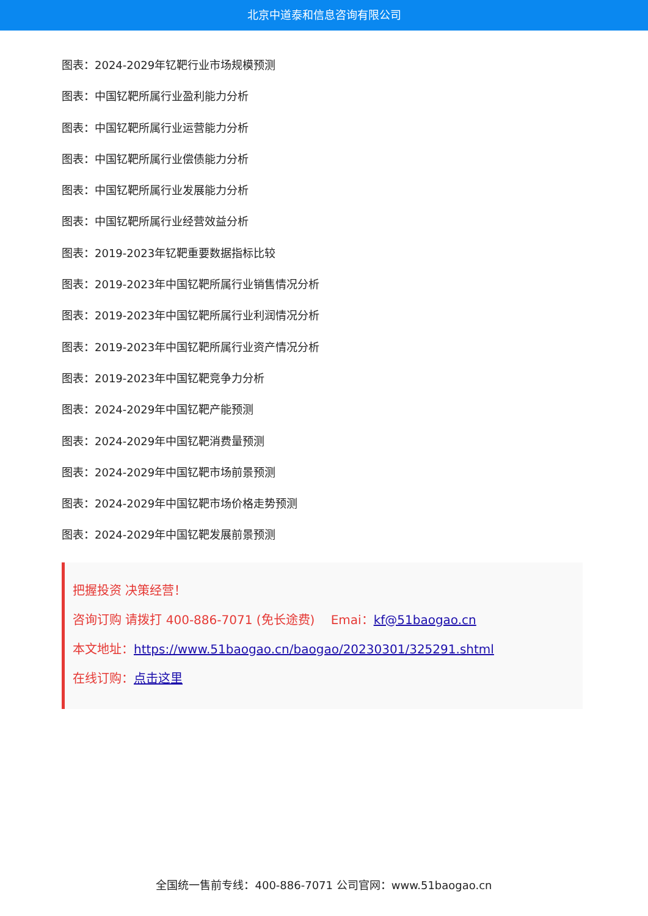北京中道泰和信息咨询有限公司
图表：2024-2029年钇靶行业市场规模预测
图表：中国钇靶所属行业盈利能力分析
图表：中国钇靶所属行业运营能力分析
图表：中国钇靶所属行业偿债能力分析
图表：中国钇靶所属行业发展能力分析
图表：中国钇靶所属行业经营效益分析
图表：2019-2023年钇靶重要数据指标比较
图表：2019-2023年中国钇靶所属行业销售情况分析
图表：2019-2023年中国钇靶所属行业利润情况分析
图表：2019-2023年中国钇靶所属行业资产情况分析
图表：2019-2023年中国钇靶竞争力分析
图表：2024-2029年中国钇靶产能预测
图表：2024-2029年中国钇靶消费量预测
图表：2024-2029年中国钇靶市场前景预测
图表：2024-2029年中国钇靶市场价格走势预测
图表：2024-2029年中国钇靶发展前景预测
把握投资 决策经营！
咨询订购 请拨打 400-886-7071 (免长途费)　 Emai：kf@51baogao.cn
本文地址：https://www.51baogao.cn/baogao/20230301/325291.shtml
在线订购：点击这里
全国统一售前专线：400-886-7071 公司官网：www.51baogao.cn